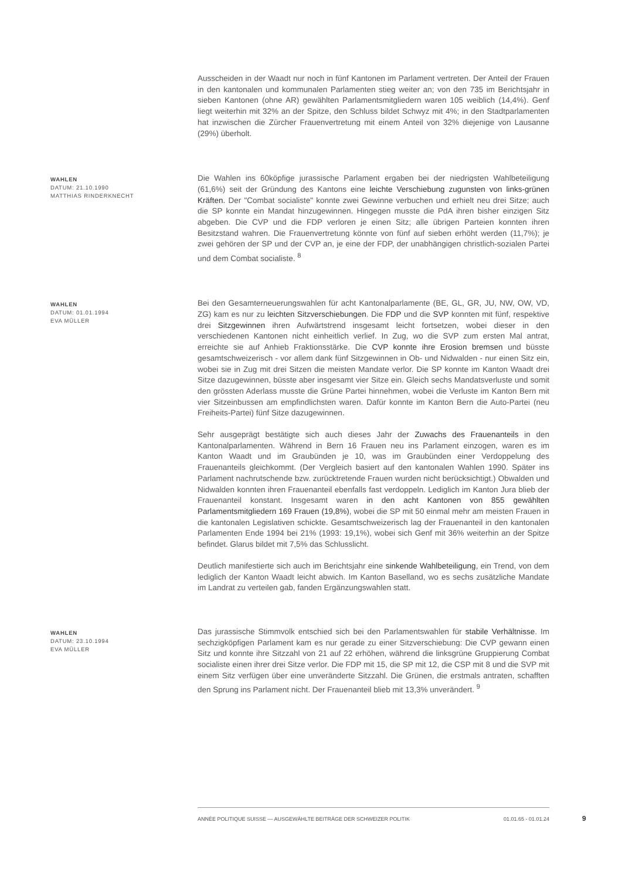Ausscheiden in der Waadt nur noch in fünf Kantonen im Parlament vertreten. Der Anteil der Frauen in den kantonalen und kommunalen Parlamenten stieg weiter an; von den 735 im Berichtsjahr in sieben Kantonen (ohne AR) gewählten Parlamentsmitgliedern waren 105 weiblich (14,4%). Genf liegt weiterhin mit 32% an der Spitze, den Schluss bildet Schwyz mit 4%; in den Stadtparlamenten hat inzwischen die Zürcher Frauenvertretung mit einem Anteil von 32% diejenige von Lausanne (29%) überholt.
WAHLEN
DATUM: 21.10.1990
MATTHIAS RINDERKNECHT
Die Wahlen ins 60köpfige jurassische Parlament ergaben bei der niedrigsten Wahlbeteiligung (61,6%) seit der Gründung des Kantons eine leichte Verschiebung zugunsten von links-grünen Kräften. Der "Combat socialiste" konnte zwei Gewinne verbuchen und erhielt neu drei Sitze; auch die SP konnte ein Mandat hinzugewinnen. Hingegen musste die PdA ihren bisher einzigen Sitz abgeben. Die CVP und die FDP verloren je einen Sitz; alle übrigen Parteien konnten ihren Besitzstand wahren. Die Frauenvertretung könnte von fünf auf sieben erhöht werden (11,7%); je zwei gehören der SP und der CVP an, je eine der FDP, der unabhängigen christlich-sozialen Partei und dem Combat socialiste. <sup>8</sup>
WAHLEN
DATUM: 01.01.1994
EVA MÜLLER
Bei den Gesamterneuerungswahlen für acht Kantonalparlamente (BE, GL, GR, JU, NW, OW, VD, ZG) kam es nur zu leichten Sitzverschiebungen. Die FDP und die SVP konnten mit fünf, respektive drei Sitzgewinnen ihren Aufwärtstrend insgesamt leicht fortsetzen, wobei dieser in den verschiedenen Kantonen nicht einheitlich verlief. In Zug, wo die SVP zum ersten Mal antrat, erreichte sie auf Anhieb Fraktionsstärke. Die CVP konnte ihre Erosion bremsen und büsste gesamtschweizerisch - vor allem dank fünf Sitzgewinnen in Ob- und Nidwalden - nur einen Sitz ein, wobei sie in Zug mit drei Sitzen die meisten Mandate verlor. Die SP konnte im Kanton Waadt drei Sitze dazugewinnen, büsste aber insgesamt vier Sitze ein. Gleich sechs Mandatsverluste und somit den grössten Aderlass musste die Grüne Partei hinnehmen, wobei die Verluste im Kanton Bern mit vier Sitzeinbussen am empfindlichsten waren. Dafür konnte im Kanton Bern die Auto-Partei (neu Freiheits-Partei) fünf Sitze dazugewinnen.
Sehr ausgeprägt bestätigte sich auch dieses Jahr der Zuwachs des Frauenanteils in den Kantonalparlamenten. Während in Bern 16 Frauen neu ins Parlament einzogen, waren es im Kanton Waadt und im Graubünden je 10, was im Graubünden einer Verdoppelung des Frauenanteils gleichkommt. (Der Vergleich basiert auf den kantonalen Wahlen 1990. Später ins Parlament nachrutschende bzw. zurücktretende Frauen wurden nicht berücksichtigt.) Obwalden und Nidwalden konnten ihren Frauenanteil ebenfalls fast verdoppeln. Lediglich im Kanton Jura blieb der Frauenanteil konstant. Insgesamt waren in den acht Kantonen von 855 gewählten Parlamentsmitgliedern 169 Frauen (19,8%), wobei die SP mit 50 einmal mehr am meisten Frauen in die kantonalen Legislativen schickte. Gesamtschweizerisch lag der Frauenanteil in den kantonalen Parlamenten Ende 1994 bei 21% (1993: 19,1%), wobei sich Genf mit 36% weiterhin an der Spitze befindet. Glarus bildet mit 7,5% das Schlusslicht.
Deutlich manifestierte sich auch im Berichtsjahr eine sinkende Wahlbeteiligung, ein Trend, von dem lediglich der Kanton Waadt leicht abwich. Im Kanton Baselland, wo es sechs zusätzliche Mandate im Landrat zu verteilen gab, fanden Ergänzungswahlen statt.
WAHLEN
DATUM: 23.10.1994
EVA MÜLLER
Das jurassische Stimmvolk entschied sich bei den Parlamentswahlen für stabile Verhältnisse. Im sechzigköpfigen Parlament kam es nur gerade zu einer Sitzverschiebung: Die CVP gewann einen Sitz und konnte ihre Sitzzahl von 21 auf 22 erhöhen, während die linksgrüne Gruppierung Combat socialiste einen ihrer drei Sitze verlor. Die FDP mit 15, die SP mit 12, die CSP mit 8 und die SVP mit einem Sitz verfügen über eine unveränderte Sitzzahl. Die Grünen, die erstmals antraten, schafften den Sprung ins Parlament nicht. Der Frauenanteil blieb mit 13,3% unverändert. <sup>9</sup>
ANNÉE POLITIQUE SUISSE — AUSGEWÄHLTE BEITRÄGE DER SCHWEIZER POLITIK 01.01.65 - 01.01.24
9